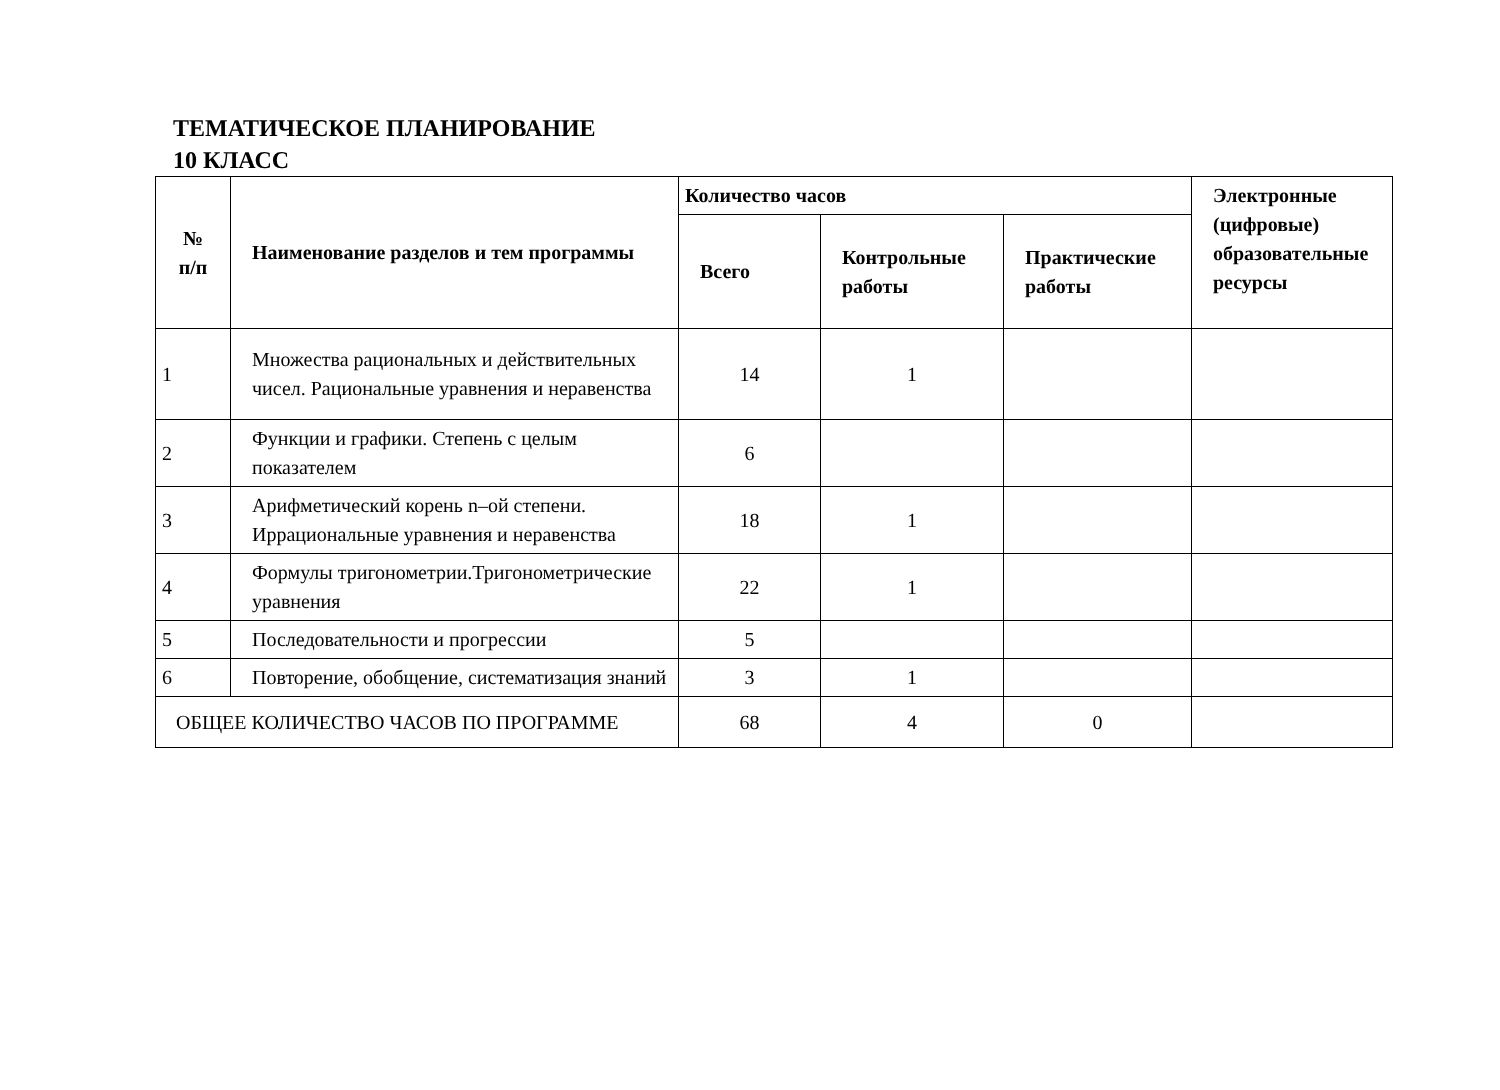ТЕМАТИЧЕСКОЕ ПЛАНИРОВАНИЕ
10 КЛАСС
| № п/п | Наименование разделов и тем программы | Количество часов | | | Электронные (цифровые) образовательные ресурсы |
| --- | --- | --- | --- | --- | --- |
| | | Всего | Контрольные работы | Практические работы | |
| 1 | Множества рациональных и действительных чисел. Рациональные уравнения и неравенства | 14 | 1 | | |
| 2 | Функции и графики. Степень с целым показателем | 6 | | | |
| 3 | Арифметический корень n–ой степени. Иррациональные уравнения и неравенства | 18 | 1 | | |
| 4 | Формулы тригонометрии.Тригонометрические уравнения | 22 | 1 | | |
| 5 | Последовательности и прогрессии | 5 | | | |
| 6 | Повторение, обобщение, систематизация знаний | 3 | 1 | | |
| ОБЩЕЕ КОЛИЧЕСТВО ЧАСОВ ПО ПРОГРАММЕ | | 68 | 4 | 0 | |